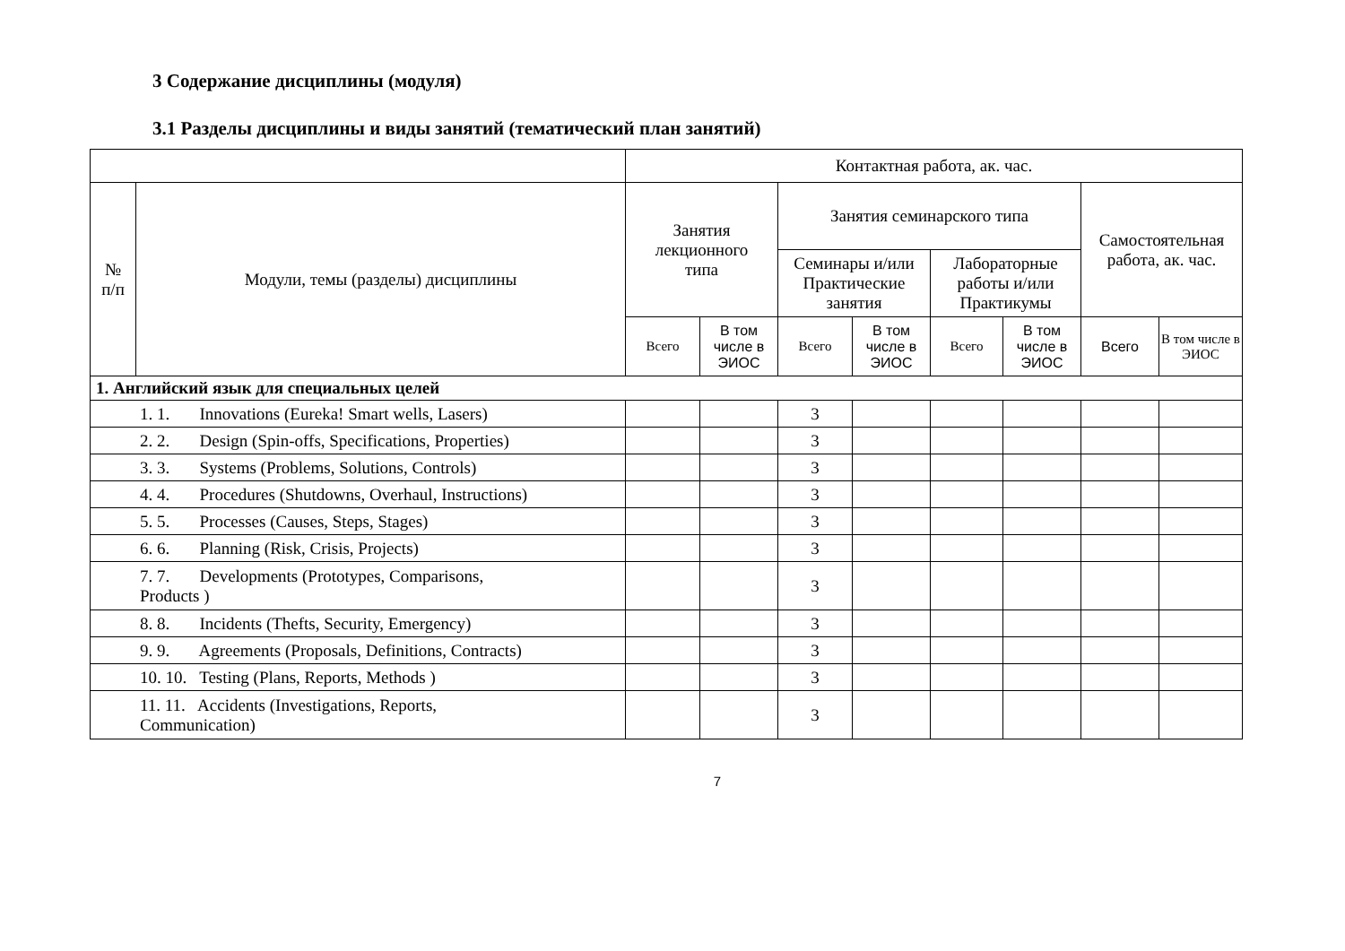3 Содержание дисциплины (модуля)
3.1 Разделы дисциплины и виды занятий (тематический план занятий)
| | | Контактная работа, ак. час. | | | | | | | |
| --- | --- | --- | --- | --- | --- | --- | --- | --- | --- |
| № п/п | Модули, темы (разделы) дисциплины | Занятия лекционного типа | | Занятия семинарского типа | | | | Самостоятельная работа, ак. час. | |
| | | | | Семинары и/или Практические занятия | | Лабораторные работы и/или Практикумы | | | |
| | | Всего | В том числе в ЭИОС | Всего | В том числе в ЭИОС | Всего | В том числе в ЭИОС | Всего | В том числе в ЭИОС |
| 1. Английский язык для специальных целей | | | | | | | | | |
| 1. 1. Innovations (Eureka! Smart wells, Lasers) | | | | 3 | | | | | |
| 2. 2. Design (Spin-offs, Specifications, Properties) | | | | 3 | | | | | |
| 3. 3. Systems (Problems, Solutions, Controls) | | | | 3 | | | | | |
| 4. 4. Procedures (Shutdowns, Overhaul, Instructions) | | | | 3 | | | | | |
| 5. 5. Processes (Causes, Steps, Stages) | | | | 3 | | | | | |
| 6. 6. Planning (Risk, Crisis, Projects) | | | | 3 | | | | | |
| 7. 7. Developments (Prototypes, Comparisons, Products ) | | | | 3 | | | | | |
| 8. 8. Incidents (Thefts, Security, Emergency) | | | | 3 | | | | | |
| 9. 9. Agreements (Proposals, Definitions, Contracts) | | | | 3 | | | | | |
| 10. 10. Testing (Plans, Reports, Methods ) | | | | 3 | | | | | |
| 11. 11. Accidents (Investigations, Reports, Communication) | | | | 3 | | | | | |
7